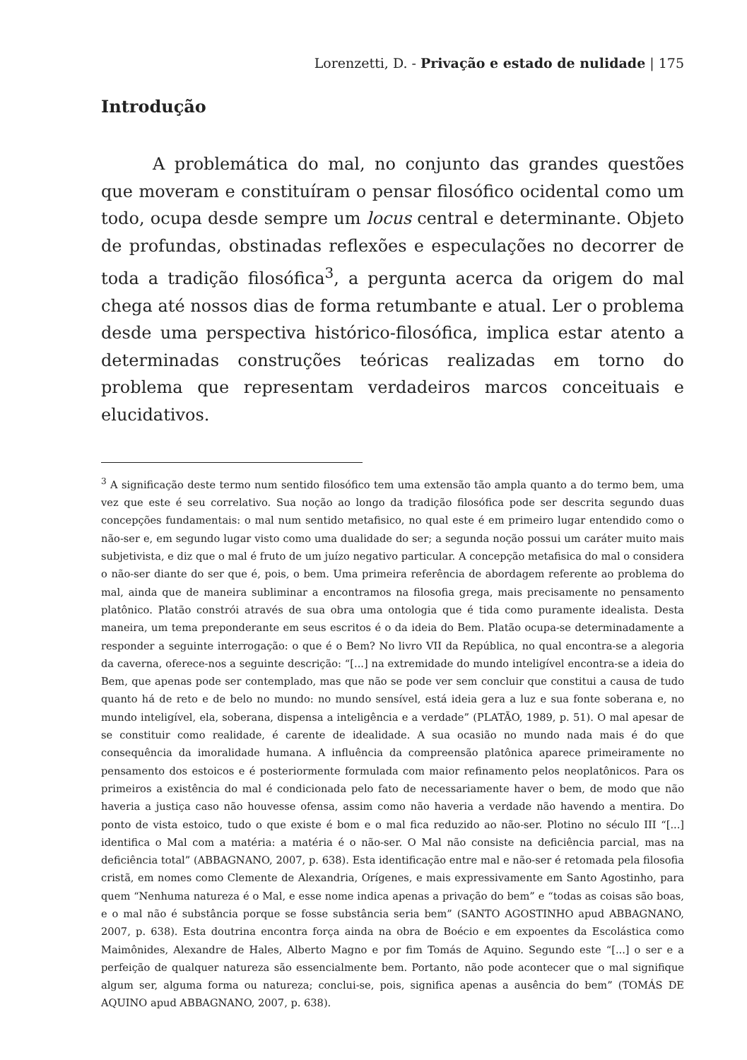Lorenzetti, D. - Privação e estado de nulidade | 175
Introdução
A problemática do mal, no conjunto das grandes questões que moveram e constituíram o pensar filosófico ocidental como um todo, ocupa desde sempre um locus central e determinante. Objeto de profundas, obstinadas reflexões e especulações no decorrer de toda a tradição filosófica<sup>3</sup>, a pergunta acerca da origem do mal chega até nossos dias de forma retumbante e atual. Ler o problema desde uma perspectiva histórico-filosófica, implica estar atento a determinadas construções teóricas realizadas em torno do problema que representam verdadeiros marcos conceituais e elucidativos.
<sup>3</sup> A significação deste termo num sentido filosófico tem uma extensão tão ampla quanto a do termo bem, uma vez que este é seu correlativo. Sua noção ao longo da tradição filosófica pode ser descrita segundo duas concepções fundamentais: o mal num sentido metafisico, no qual este é em primeiro lugar entendido como o não-ser e, em segundo lugar visto como uma dualidade do ser; a segunda noção possui um caráter muito mais subjetivista, e diz que o mal é fruto de um juízo negativo particular. A concepção metafisica do mal o considera o não-ser diante do ser que é, pois, o bem. Uma primeira referência de abordagem referente ao problema do mal, ainda que de maneira subliminar a encontramos na filosofia grega, mais precisamente no pensamento platônico. Platão constrói através de sua obra uma ontologia que é tida como puramente idealista. Desta maneira, um tema preponderante em seus escritos é o da ideia do Bem. Platão ocupa-se determinadamente a responder a seguinte interrogação: o que é o Bem? No livro VII da República, no qual encontra-se a alegoria da caverna, oferece-nos a seguinte descrição: “[...] na extremidade do mundo inteligível encontra-se a ideia do Bem, que apenas pode ser contemplado, mas que não se pode ver sem concluir que constitui a causa de tudo quanto há de reto e de belo no mundo: no mundo sensível, está ideia gera a luz e sua fonte soberana e, no mundo inteligível, ela, soberana, dispensa a inteligência e a verdade” (PLATÃO, 1989, p. 51). O mal apesar de se constituir como realidade, é carente de idealidade. A sua ocasião no mundo nada mais é do que consequência da imoralidade humana. A influência da compreensão platônica aparece primeiramente no pensamento dos estoicos e é posteriormente formulada com maior refinamento pelos neoplatônicos. Para os primeiros a existência do mal é condicionada pelo fato de necessariamente haver o bem, de modo que não haveria a justiça caso não houvesse ofensa, assim como não haveria a verdade não havendo a mentira. Do ponto de vista estoico, tudo o que existe é bom e o mal fica reduzido ao não-ser. Plotino no século III “[...] identifica o Mal com a matéria: a matéria é o não-ser. O Mal não consiste na deficiência parcial, mas na deficiência total” (ABBAGNANO, 2007, p. 638). Esta identificação entre mal e não-ser é retomada pela filosofia cristã, em nomes como Clemente de Alexandria, Orígenes, e mais expressivamente em Santo Agostinho, para quem “Nenhuma natureza é o Mal, e esse nome indica apenas a privação do bem” e “todas as coisas são boas, e o mal não é substância porque se fosse substância seria bem” (SANTO AGOSTINHO apud ABBAGNANO, 2007, p. 638). Esta doutrina encontra força ainda na obra de Boécio e em expoentes da Escolástica como Maimônides, Alexandre de Hales, Alberto Magno e por fim Tomás de Aquino. Segundo este “[...] o ser e a perfeição de qualquer natureza são essencialmente bem. Portanto, não pode acontecer que o mal signifique algum ser, alguma forma ou natureza; conclui-se, pois, significa apenas a ausência do bem” (TOMÁS DE AQUINO apud ABBAGNANO, 2007, p. 638).